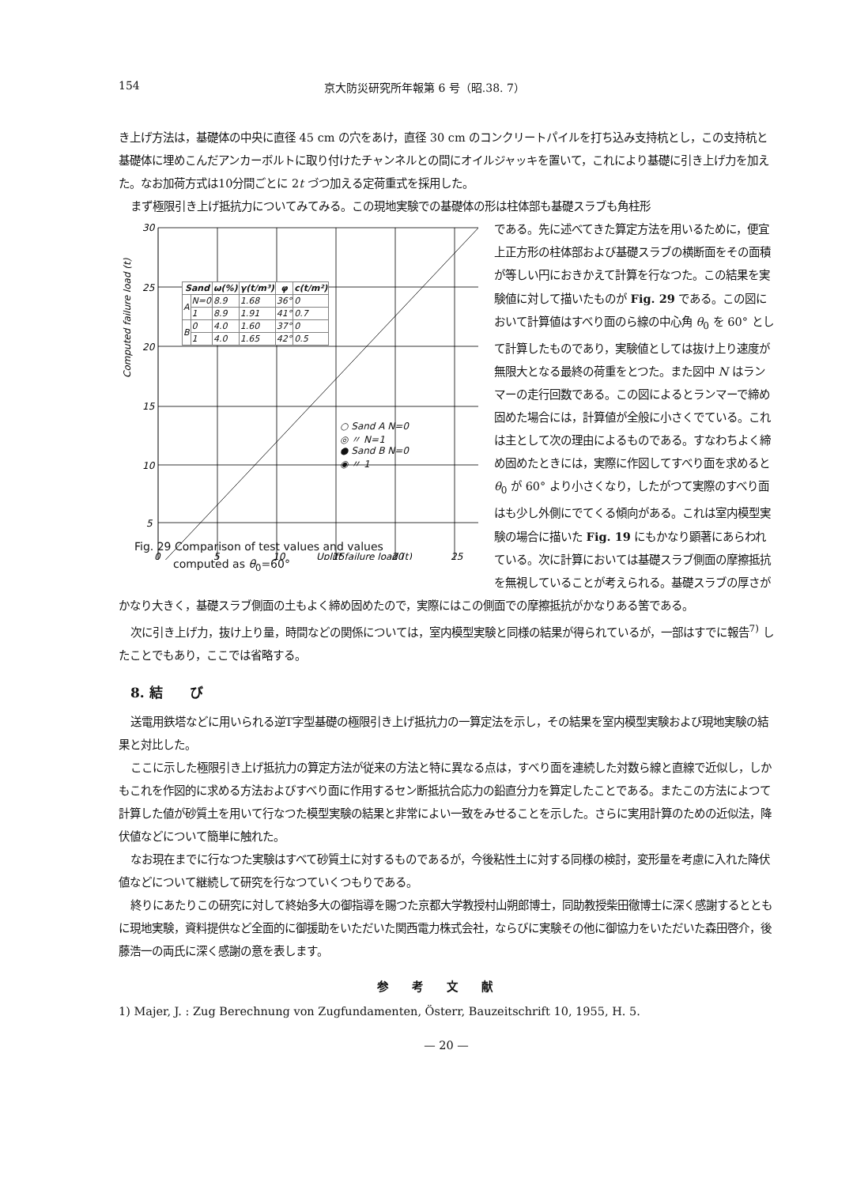154 京大防災研究所年報第 6 号（昭.38. 7）
き上げ方法は，基礎体の中央に直径 45 cm の穴をあけ，直径 30 cm のコンクリートパイルを打ち込み支持杭とし，この支持杭と基礎体に埋めこんだアンカーボルトに取り付けたチャンネルとの間にオイルジャッキを置いて，これにより基礎に引き上げ力を加えた。なお加荷方式は10分間ごとに 2t づつ加える定荷重式を採用した。
まず極限引き上げ抵抗力についてみてみる。この現地実験での基礎体の形は柱体部も基礎スラブも角柱形
30
25
20
15
10
5
0
5
10
15
20
25
Computed failure load (t)
Uplift failure load (t)
| Sand | | ω(%) | γ(t/m³) | φ | c(t/m²) |
| --- | --- | --- | --- | --- | --- |
| A | N=0 | 8.9 | 1.68 | 36° | 0 |
| | 1 | 8.9 | 1.91 | 41° | 0.7 |
| B | 0 | 4.0 | 1.60 | 37° | 0 |
| | 1 | 4.0 | 1.65 | 42° | 0.5 |
○ Sand A N=0
◎ 〃 N=1
● Sand B N=0
◉ 〃 1
Fig. 29 Comparison of test values and values
computed as θ<sub>0</sub>=60°
である。先に述べてきた算定方法を用いるために，便宜上正方形の柱体部および基礎スラブの横断面をその面積が等しい円におきかえて計算を行なつた。この結果を実験値に対して描いたものが Fig. 29 である。この図において計算値はすべり面のら線の中心角 θ<sub>0</sub> を 60° として計算したものであり，実験値としては抜け上り速度が無限大となる最終の荷重をとつた。また図中 N はランマーの走行回数である。この図によるとランマーで締め固めた場合には，計算値が全般に小さくでている。これは主として次の理由によるものである。すなわちよく締め固めたときには，実際に作図してすべり面を求めると θ<sub>0</sub> が 60° より小さくなり，したがつて実際のすべり面はも少し外側にでてくる傾向がある。これは室内模型実験の場合に描いた Fig. 19 にもかなり顕著にあらわれている。次に計算においては基礎スラブ側面の摩擦抵抗を無視していることが考えられる。基礎スラブの厚さがかなり大きく，基礎スラブ側面の土もよく締め固めたので，実際にはこの側面での摩擦抵抗がかなりある筈である。
次に引き上げ力，抜け上り量，時間などの関係については，室内模型実験と同様の結果が得られているが，一部はすでに報告<sup>7)</sup> したことでもあり，ここでは省略する。
8. 結　　び
送電用鉄塔などに用いられる逆T字型基礎の極限引き上げ抵抗力の一算定法を示し，その結果を室内模型実験および現地実験の結果と対比した。
ここに示した極限引き上げ抵抗力の算定方法が従来の方法と特に異なる点は，すべり面を連続した対数ら線と直線で近似し，しかもこれを作図的に求める方法およびすべり面に作用するセン断抵抗合応力の鉛直分力を算定したことである。またこの方法によつて計算した値が砂質土を用いて行なつた模型実験の結果と非常によい一致をみせることを示した。さらに実用計算のための近似法，降伏値などについて簡単に触れた。
なお現在までに行なつた実験はすべて砂質土に対するものであるが，今後粘性土に対する同様の検討，変形量を考慮に入れた降伏値などについて継続して研究を行なつていくつもりである。
終りにあたりこの研究に対して終始多大の御指導を賜つた京都大学教授村山朔郎博士，同助教授柴田徹博士に深く感謝するとともに現地実験，資料提供など全面的に御援助をいただいた関西電力株式会社，ならびに実験その他に御協力をいただいた森田啓介，後藤浩一の両氏に深く感謝の意を表します。
参考文献
1) Majer, J. : Zug Berechnung von Zugfundamenten, Österr, Bauzeitschrift 10, 1955, H. 5.
— 20 —